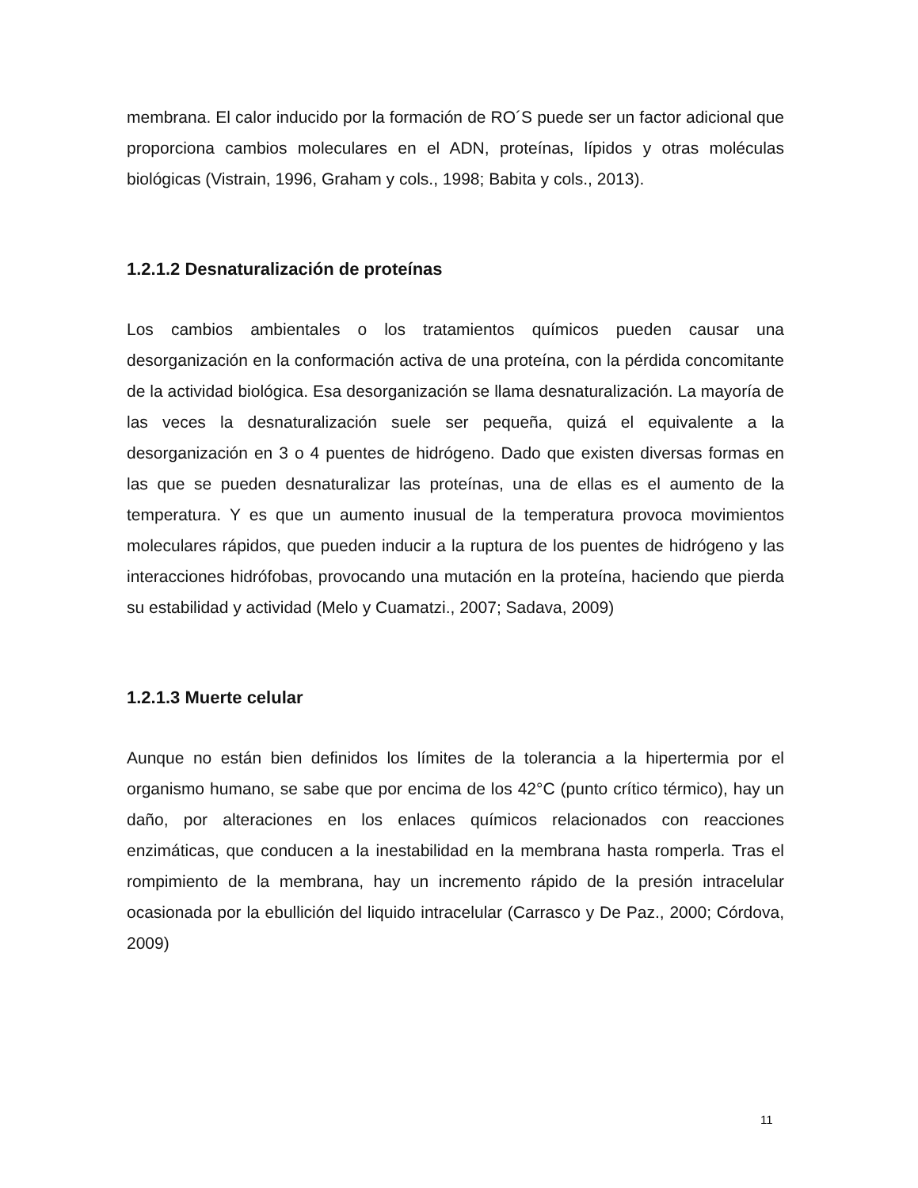membrana. El calor inducido por la formación de RO´S puede ser un factor adicional que proporciona cambios moleculares en el ADN, proteínas, lípidos y otras moléculas biológicas (Vistrain, 1996, Graham y cols., 1998; Babita y cols., 2013).
1.2.1.2 Desnaturalización de proteínas
Los cambios ambientales o los tratamientos químicos pueden causar una desorganización en la conformación activa de una proteína, con la pérdida concomitante de la actividad biológica. Esa desorganización se llama desnaturalización. La mayoría de las veces la desnaturalización suele ser pequeña, quizá el equivalente a la desorganización en 3 o 4 puentes de hidrógeno. Dado que existen diversas formas en las que se pueden desnaturalizar las proteínas, una de ellas es el aumento de la temperatura. Y es que un aumento inusual de la temperatura provoca movimientos moleculares rápidos, que pueden inducir a la ruptura de los puentes de hidrógeno y las interacciones hidrófobas, provocando una mutación en la proteína, haciendo que pierda su estabilidad y actividad (Melo y Cuamatzi., 2007; Sadava, 2009)
1.2.1.3 Muerte celular
Aunque no están bien definidos los límites de la tolerancia a la hipertermia por el organismo humano, se sabe que por encima de los 42°C (punto crítico térmico), hay un daño, por alteraciones en los enlaces químicos relacionados con reacciones enzimáticas, que conducen a la inestabilidad en la membrana hasta romperla. Tras el rompimiento de la membrana, hay un incremento rápido de la presión intracelular ocasionada por la ebullición del liquido intracelular (Carrasco y De Paz., 2000; Córdova, 2009)
11